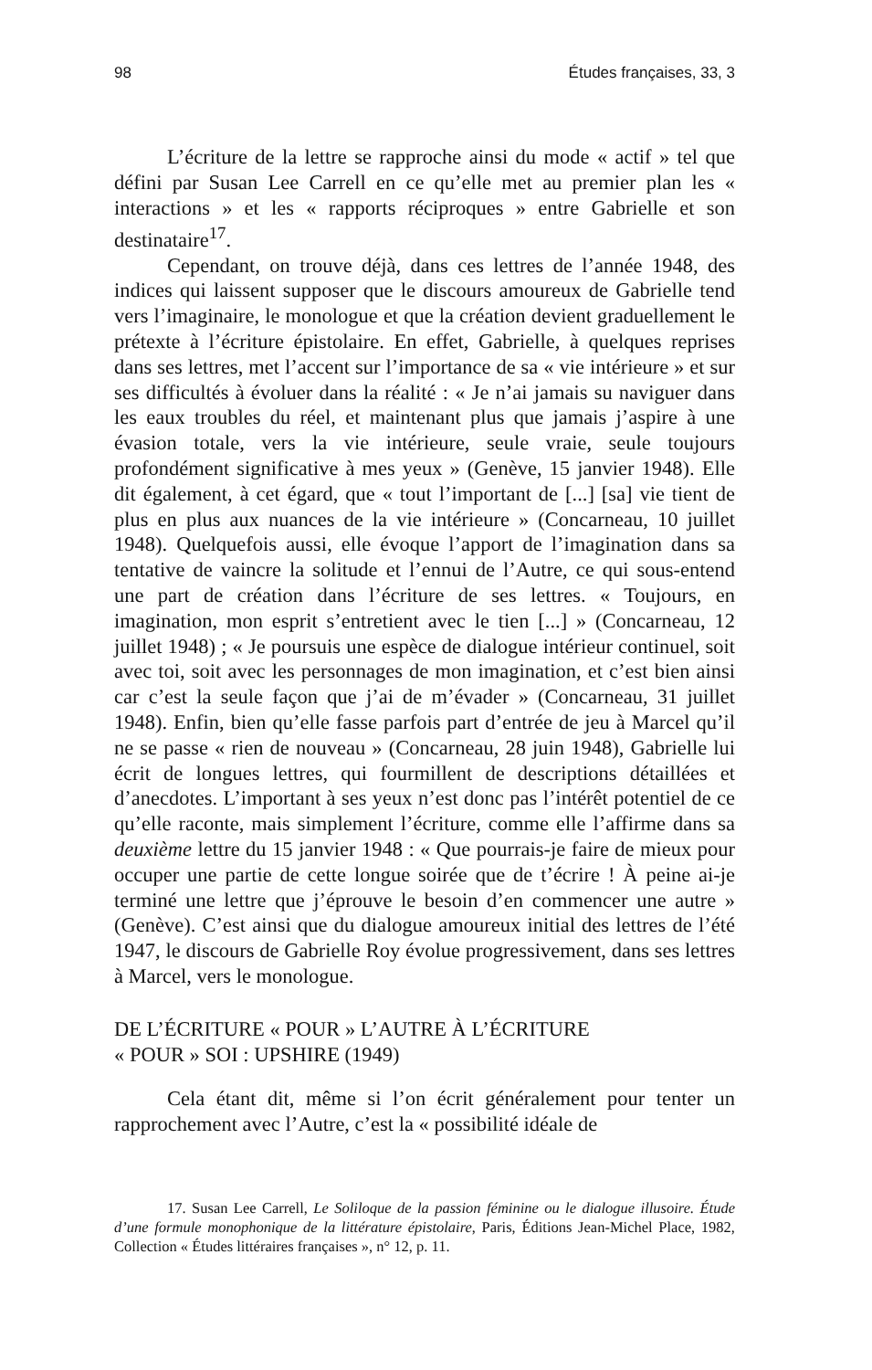98 Études françaises, 33, 3
L’écriture de la lettre se rapproche ainsi du mode « actif » tel que défini par Susan Lee Carrell en ce qu’elle met au premier plan les « interactions » et les « rapports réciproques » entre Gabrielle et son destinataire<sup>17</sup>.
Cependant, on trouve déjà, dans ces lettres de l’année 1948, des indices qui laissent supposer que le discours amoureux de Gabrielle tend vers l’imaginaire, le monologue et que la création devient graduellement le prétexte à l’écriture épistolaire. En effet, Gabrielle, à quelques reprises dans ses lettres, met l’accent sur l’importance de sa « vie intérieure » et sur ses difficultés à évoluer dans la réalité : « Je n’ai jamais su naviguer dans les eaux troubles du réel, et maintenant plus que jamais j’aspire à une évasion totale, vers la vie intérieure, seule vraie, seule toujours profondément significative à mes yeux » (Genève, 15 janvier 1948). Elle dit également, à cet égard, que « tout l’important de [...] [sa] vie tient de plus en plus aux nuances de la vie intérieure » (Concarneau, 10 juillet 1948). Quelquefois aussi, elle évoque l’apport de l’imagination dans sa tentative de vaincre la solitude et l’ennui de l’Autre, ce qui sous-entend une part de création dans l’écriture de ses lettres. « Toujours, en imagination, mon esprit s’entretient avec le tien [...] » (Concarneau, 12 juillet 1948) ; « Je poursuis une espèce de dialogue intérieur continuel, soit avec toi, soit avec les personnages de mon imagination, et c’est bien ainsi car c’est la seule façon que j’ai de m’évader » (Concarneau, 31 juillet 1948). Enfin, bien qu’elle fasse parfois part d’entrée de jeu à Marcel qu’il ne se passe « rien de nouveau » (Concarneau, 28 juin 1948), Gabrielle lui écrit de longues lettres, qui fourmillent de descriptions détaillées et d’anecdotes. L’important à ses yeux n’est donc pas l’intérêt potentiel de ce qu’elle raconte, mais simplement l’écriture, comme elle l’affirme dans sa deuxième lettre du 15 janvier 1948 : « Que pourrais-je faire de mieux pour occuper une partie de cette longue soirée que de t’écrire ! À peine ai-je terminé une lettre que j’éprouve le besoin d’en commencer une autre » (Genève). C’est ainsi que du dialogue amoureux initial des lettres de l’été 1947, le discours de Gabrielle Roy évolue progressivement, dans ses lettres à Marcel, vers le monologue.
DE L’ÉCRITURE « POUR » L’AUTRE À L’ÉCRITURE
« POUR » SOI : UPSHIRE (1949)
Cela étant dit, même si l’on écrit généralement pour tenter un rapprochement avec l’Autre, c’est la « possibilité idéale de
17. Susan Lee Carrell, Le Soliloque de la passion féminine ou le dialogue illusoire. Étude d’une formule monophonique de la littérature épistolaire, Paris, Éditions Jean-Michel Place, 1982, Collection « Études littéraires françaises », n° 12, p. 11.